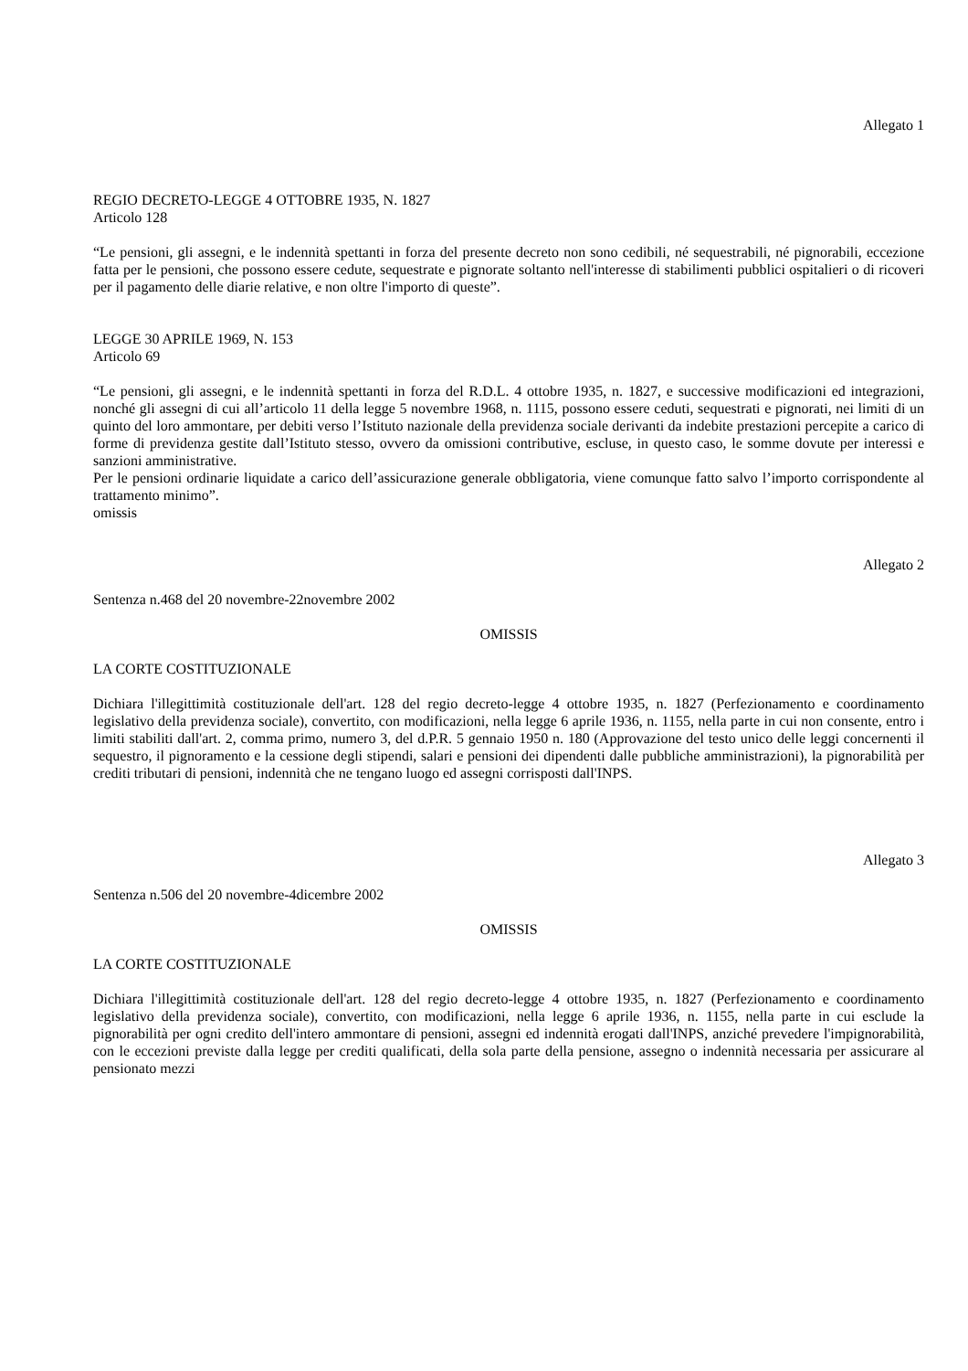Allegato 1
REGIO DECRETO-LEGGE 4 OTTOBRE 1935, N. 1827
Articolo 128
“Le pensioni, gli assegni, e le indennità spettanti in forza del presente decreto non sono cedibili, né sequestrabili, né pignorabili, eccezione fatta per le pensioni, che possono essere cedute, sequestrate e pignorate soltanto nell'interesse di stabilimenti pubblici ospitalieri o di ricoveri per il pagamento delle diarie relative, e non oltre l'importo di queste”.
LEGGE 30 APRILE 1969, N. 153
Articolo 69
“Le pensioni, gli assegni, e le indennità spettanti in forza del R.D.L. 4 ottobre 1935, n. 1827, e successive modificazioni ed integrazioni, nonché gli assegni di cui all’articolo 11 della legge 5 novembre 1968, n. 1115, possono essere ceduti, sequestrati e pignorati, nei limiti di un quinto del loro ammontare, per debiti verso l’Istituto nazionale della previdenza sociale derivanti da indebite prestazioni percepite a carico di forme di previdenza gestite dall’Istituto stesso, ovvero da omissioni contributive, escluse, in questo caso, le somme dovute per interessi e sanzioni amministrative.
Per le pensioni ordinarie liquidate a carico dell’assicurazione generale obbligatoria, viene comunque fatto salvo l’importo corrispondente al trattamento minimo”.
omissis
Allegato 2
Sentenza n.468 del 20 novembre-22novembre 2002
OMISSIS
LA CORTE COSTITUZIONALE
Dichiara l'illegittimità costituzionale dell'art. 128 del regio decreto-legge 4 ottobre 1935, n. 1827 (Perfezionamento e coordinamento legislativo della previdenza sociale), convertito, con modificazioni, nella legge 6 aprile 1936, n. 1155, nella parte in cui non consente, entro i limiti stabiliti dall'art. 2, comma primo, numero 3, del d.P.R. 5 gennaio 1950 n. 180 (Approvazione del testo unico delle leggi concernenti il sequestro, il pignoramento e la cessione degli stipendi, salari e pensioni dei dipendenti dalle pubbliche amministrazioni), la pignorabilità per crediti tributari di pensioni, indennità che ne tengano luogo ed assegni corrisposti dall'INPS.
Allegato 3
Sentenza n.506 del 20 novembre-4dicembre 2002
OMISSIS
LA CORTE COSTITUZIONALE
Dichiara l'illegittimità costituzionale dell'art. 128 del regio decreto-legge 4 ottobre 1935, n. 1827 (Perfezionamento e coordinamento legislativo della previdenza sociale), convertito, con modificazioni, nella legge 6 aprile 1936, n. 1155, nella parte in cui esclude la pignorabilità per ogni credito dell'intero ammontare di pensioni, assegni ed indennità erogati dall'INPS, anziché prevedere l'impignorabilità, con le eccezioni previste dalla legge per crediti qualificati, della sola parte della pensione, assegno o indennità necessaria per assicurare al pensionato mezzi